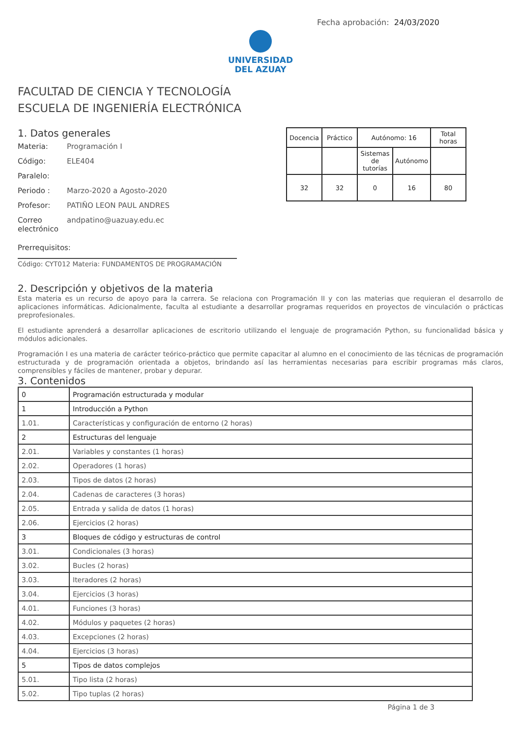Fecha aprobación: 24/03/2020
UNIVERSIDAD
DEL AZUAY
FACULTAD DE CIENCIA Y TECNOLOGÍA
ESCUELA DE INGENIERÍA ELECTRÓNICA
1. Datos generales
Materia: Programación I
Código: ELE404
Paralelo:
Periodo : Marzo-2020 a Agosto-2020
Profesor: PATIÑO LEON PAUL ANDRES
Correo electrónico andpatino@uazuay.edu.ec
Prerrequisitos:
Código: CYT012 Materia: FUNDAMENTOS DE PROGRAMACIÓN
| Docencia | Práctico | Autónomo: 16 | | Total horas |
| | | Sistemas de tutorías | Autónomo | |
| 32 | 32 | 0 | 16 | 80 |
2. Descripción y objetivos de la materia
Esta materia es un recurso de apoyo para la carrera. Se relaciona con Programación II y con las materias que requieran el desarrollo de aplicaciones informáticas. Adicionalmente, faculta al estudiante a desarrollar programas requeridos en proyectos de vinculación o prácticas preprofesionales.
El estudiante aprenderá a desarrollar aplicaciones de escritorio utilizando el lenguaje de programación Python, su funcionalidad básica y módulos adicionales.
Programación I es una materia de carácter teórico-práctico que permite capacitar al alumno en el conocimiento de las técnicas de programación estructurada y de programación orientada a objetos, brindando así las herramientas necesarias para escribir programas más claros, comprensibles y fáciles de mantener, probar y depurar.
3. Contenidos
| 0 | Programación estructurada y modular |
| 1 | Introducción a Python |
| 1.01. | Características y configuración de entorno (2 horas) |
| 2 | Estructuras del lenguaje |
| 2.01. | Variables y constantes (1 horas) |
| 2.02. | Operadores (1 horas) |
| 2.03. | Tipos de datos (2 horas) |
| 2.04. | Cadenas de caracteres (3 horas) |
| 2.05. | Entrada y salida de datos (1 horas) |
| 2.06. | Ejercicios (2 horas) |
| 3 | Bloques de código y estructuras de control |
| 3.01. | Condicionales (3 horas) |
| 3.02. | Bucles (2 horas) |
| 3.03. | Iteradores (2 horas) |
| 3.04. | Ejercicios (3 horas) |
| 4.01. | Funciones (3 horas) |
| 4.02. | Módulos y paquetes (2 horas) |
| 4.03. | Excepciones (2 horas) |
| 4.04. | Ejercicios (3 horas) |
| 5 | Tipos de datos complejos |
| 5.01. | Tipo lista (2 horas) |
| 5.02. | Tipo tuplas (2 horas) |
Página 1 de 3